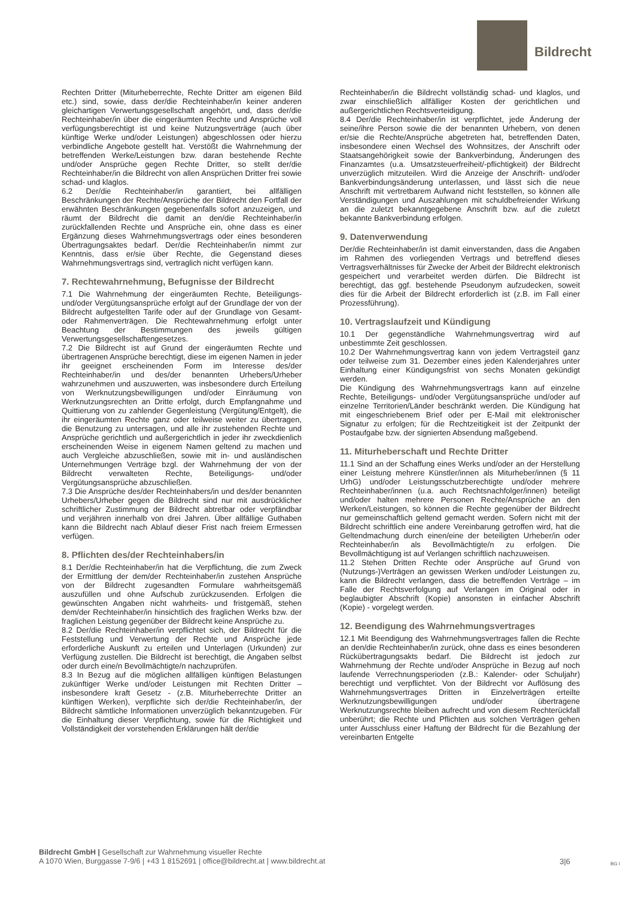Bildrecht
Rechten Dritter (Miturheberrechte, Rechte Dritter am eigenen Bild etc.) sind, sowie, dass der/die Rechteinhaber/in keiner anderen gleichartigen Verwertungsgesellschaft angehört, und, dass der/die Rechteinhaber/in über die eingeräumten Rechte und Ansprüche voll verfügungsberechtigt ist und keine Nutzungsverträge (auch über künftige Werke und/oder Leistungen) abgeschlossen oder hierzu verbindliche Angebote gestellt hat. Verstößt die Wahrnehmung der betreffenden Werke/Leistungen bzw. daran bestehende Rechte und/oder Ansprüche gegen Rechte Dritter, so stellt der/die Rechteinhaber/in die Bildrecht von allen Ansprüchen Dritter frei sowie schad- und klaglos.
6.2 Der/die Rechteinhaber/in garantiert, bei allfälligen Beschränkungen der Rechte/Ansprüche der Bildrecht den Fortfall der erwähnten Beschränkungen gegebenenfalls sofort anzuzeigen, und räumt der Bildrecht die damit an den/die Rechteinhaber/in zurückfallenden Rechte und Ansprüche ein, ohne dass es einer Ergänzung dieses Wahrnehmungsvertrags oder eines besonderen Übertragungsaktes bedarf. Der/die Rechteinhaber/in nimmt zur Kenntnis, dass er/sie über Rechte, die Gegenstand dieses Wahrnehmungsvertrags sind, vertraglich nicht verfügen kann.
7. Rechtewahrnehmung, Befugnisse der Bildrecht
7.1 Die Wahrnehmung der eingeräumten Rechte, Beteiligungs- und/oder Vergütungsansprüche erfolgt auf der Grundlage der von der Bildrecht aufgestellten Tarife oder auf der Grundlage von Gesamt- oder Rahmenverträgen. Die Rechtewahrnehmung erfolgt unter Beachtung der Bestimmungen des jeweils gültigen Verwertungsgesellschaftengesetzes.
7.2 Die Bildrecht ist auf Grund der eingeräumten Rechte und übertragenen Ansprüche berechtigt, diese im eigenen Namen in jeder ihr geeignet erscheinenden Form im Interesse des/der Rechteinhaber/in und des/der benannten Urhebers/Urheber wahrzunehmen und auszuwerten, was insbesondere durch Erteilung von Werknutzungsbewilligungen und/oder Einräumung von Werknutzungsrechten an Dritte erfolgt, durch Empfangnahme und Quittierung von zu zahlender Gegenleistung (Vergütung/Entgelt), die ihr eingeräumten Rechte ganz oder teilweise weiter zu übertragen, die Benutzung zu untersagen, und alle ihr zustehenden Rechte und Ansprüche gerichtlich und außergerichtlich in jeder ihr zweckdienlich erscheinenden Weise in eigenem Namen geltend zu machen und auch Vergleiche abzuschließen, sowie mit in- und ausländischen Unternehmungen Verträge bzgl. der Wahrnehmung der von der Bildrecht verwalteten Rechte, Beteiligungs- und/oder Vergütungsansprüche abzuschließen.
7.3 Die Ansprüche des/der Rechteinhabers/in und des/der benannten Urhebers/Urheber gegen die Bildrecht sind nur mit ausdrücklicher schriftlicher Zustimmung der Bildrecht abtretbar oder verpfändbar und verjähren innerhalb von drei Jahren. Über allfällige Guthaben kann die Bildrecht nach Ablauf dieser Frist nach freiem Ermessen verfügen.
8. Pflichten des/der Rechteinhabers/in
8.1 Der/die Rechteinhaber/in hat die Verpflichtung, die zum Zweck der Ermittlung der dem/der Rechteinhaber/in zustehen Ansprüche von der Bildrecht zugesandten Formulare wahrheitsgemäß auszufüllen und ohne Aufschub zurückzusenden. Erfolgen die gewünschten Angaben nicht wahrheits- und fristgemäß, stehen dem/der Rechteinhaber/in hinsichtlich des fraglichen Werks bzw. der fraglichen Leistung gegenüber der Bildrecht keine Ansprüche zu.
8.2 Der/die Rechteinhaber/in verpflichtet sich, der Bildrecht für die Feststellung und Verwertung der Rechte und Ansprüche jede erforderliche Auskunft zu erteilen und Unterlagen (Urkunden) zur Verfügung zustellen. Die Bildrecht ist berechtigt, die Angaben selbst oder durch eine/n Bevollmächtigte/n nachzuprüfen.
8.3 In Bezug auf die möglichen allfälligen künftigen Belastungen zukünftiger Werke und/oder Leistungen mit Rechten Dritter – insbesondere kraft Gesetz - (z.B. Miturheberrechte Dritter an künftigen Werken), verpflichte sich der/die Rechteinhaber/in, der Bildrecht sämtliche Informationen unverzüglich bekanntzugeben. Für die Einhaltung dieser Verpflichtung, sowie für die Richtigkeit und Vollständigkeit der vorstehenden Erklärungen hält der/die
Rechteinhaber/in die Bildrecht vollständig schad- und klaglos, und zwar einschließlich allfälliger Kosten der gerichtlichen und außergerichtlichen Rechtsverteidigung.
8.4 Der/die Rechteinhaber/in ist verpflichtet, jede Änderung der seine/ihre Person sowie die der benannten Urhebern, von denen er/sie die Rechte/Ansprüche abgetreten hat, betreffenden Daten, insbesondere einen Wechsel des Wohnsitzes, der Anschrift oder Staatsangehörigkeit sowie der Bankverbindung, Änderungen des Finanzamtes (u.a. Umsatzsteuerfreiheit/-pflichtigkeit) der Bildrecht unverzüglich mitzuteilen. Wird die Anzeige der Anschrift- und/oder Bankverbindungsänderung unterlassen, und lässt sich die neue Anschrift mit vertretbarem Aufwand nicht feststellen, so können alle Verständigungen und Auszahlungen mit schuldbefreiender Wirkung an die zuletzt bekanntgegebene Anschrift bzw. auf die zuletzt bekannte Bankverbindung erfolgen.
9. Datenverwendung
Der/die Rechteinhaber/in ist damit einverstanden, dass die Angaben im Rahmen des vorliegenden Vertrags und betreffend dieses Vertragsverhältnisses für Zwecke der Arbeit der Bildrecht elektronisch gespeichert und verarbeitet werden dürfen. Die Bildrecht ist berechtigt, das ggf. bestehende Pseudonym aufzudecken, soweit dies für die Arbeit der Bildrecht erforderlich ist (z.B. im Fall einer Prozessführung).
10. Vertragslaufzeit und Kündigung
10.1 Der gegenständliche Wahrnehmungsvertrag wird auf unbestimmte Zeit geschlossen.
10.2 Der Wahrnehmungsvertrag kann von jedem Vertragsteil ganz oder teilweise zum 31. Dezember eines jeden Kalenderjahres unter Einhaltung einer Kündigungsfrist von sechs Monaten gekündigt werden.
Die Kündigung des Wahrnehmungsvertrags kann auf einzelne Rechte, Beteiligungs- und/oder Vergütungsansprüche und/oder auf einzelne Territorien/Länder beschränkt werden. Die Kündigung hat mit eingeschriebenem Brief oder per E-Mail mit elektronischer Signatur zu erfolgen; für die Rechtzeitigkeit ist der Zeitpunkt der Postaufgabe bzw. der signierten Absendung maßgebend.
11. Miturheberschaft und Rechte Dritter
11.1 Sind an der Schaffung eines Werks und/oder an der Herstellung einer Leistung mehrere Künstler/innen als Miturheber/innen (§ 11 UrhG) und/oder Leistungsschutzberechtigte und/oder mehrere Rechteinhaber/innen (u.a. auch Rechtsnachfolger/innen) beteiligt und/oder halten mehrere Personen Rechte/Ansprüche an den Werken/Leistungen, so können die Rechte gegenüber der Bildrecht nur gemeinschaftlich geltend gemacht werden. Sofern nicht mit der Bildrecht schriftlich eine andere Vereinbarung getroffen wird, hat die Geltendmachung durch einen/eine der beteiligten Urheber/in oder Rechteinhaber/in als Bevollmächtigte/n zu erfolgen. Die Bevollmächtigung ist auf Verlangen schriftlich nachzuweisen.
11.2 Stehen Dritten Rechte oder Ansprüche auf Grund von (Nutzungs-)Verträgen an gewissen Werken und/oder Leistungen zu, kann die Bildrecht verlangen, dass die betreffenden Verträge – im Falle der Rechtsverfolgung auf Verlangen im Original oder in beglaubigter Abschrift (Kopie) ansonsten in einfacher Abschrift (Kopie) - vorgelegt werden.
12. Beendigung des Wahrnehmungsvertrages
12.1 Mit Beendigung des Wahrnehmungsvertrages fallen die Rechte an den/die Rechteinhaber/in zurück, ohne dass es eines besonderen Rückübertragungsakts bedarf. Die Bildrecht ist jedoch zur Wahrnehmung der Rechte und/oder Ansprüche in Bezug auf noch laufende Verrechnungsperioden (z.B.: Kalender- oder Schuljahr) berechtigt und verpflichtet. Von der Bildrecht vor Auflösung des Wahrnehmungsvertrages Dritten in Einzelverträgen erteilte Werknutzungsbewilligungen und/oder übertragene Werknutzungsrechte bleiben aufrecht und von diesem Rechterückfall unberührt; die Rechte und Pflichten aus solchen Verträgen gehen unter Ausschluss einer Haftung der Bildrecht für die Bezahlung der vereinbarten Entgelte
Bildrecht GmbH | Gesellschaft zur Wahrnehmung visueller Rechte
A 1070 Wien, Burggasse 7-9/6 | +43 1 8152691 | office@bildrecht.at | www.bildrecht.at
3|6 BG I